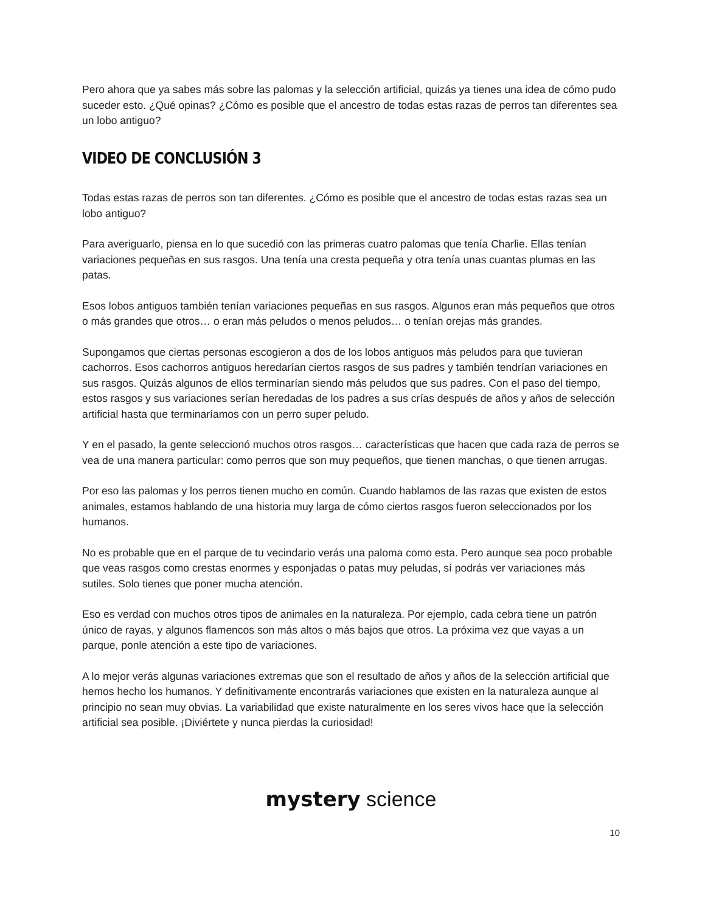Pero ahora que ya sabes más sobre las palomas y la selección artificial, quizás ya tienes una idea de cómo pudo suceder esto. ¿Qué opinas? ¿Cómo es posible que el ancestro de todas estas razas de perros tan diferentes sea un lobo antiguo?
VIDEO DE CONCLUSIÓN 3
Todas estas razas de perros son tan diferentes. ¿Cómo es posible que el ancestro de todas estas razas sea un lobo antiguo?
Para averiguarlo, piensa en lo que sucedió con las primeras cuatro palomas que tenía Charlie. Ellas tenían variaciones pequeñas en sus rasgos. Una tenía una cresta pequeña y otra tenía unas cuantas plumas en las patas.
Esos lobos antiguos también tenían variaciones pequeñas en sus rasgos. Algunos eran más pequeños que otros o más grandes que otros… o eran más peludos o menos peludos… o tenían orejas más grandes.
Supongamos que ciertas personas escogieron a dos de los lobos antiguos más peludos para que tuvieran cachorros. Esos cachorros antiguos heredarían ciertos rasgos de sus padres y también tendrían variaciones en sus rasgos. Quizás algunos de ellos terminarían siendo más peludos que sus padres. Con el paso del tiempo, estos rasgos y sus variaciones serían heredadas de los padres a sus crías después de años y años de selección artificial hasta que terminaríamos con un perro super peludo.
Y en el pasado, la gente seleccionó muchos otros rasgos… características que hacen que cada raza de perros se vea de una manera particular: como perros que son muy pequeños, que tienen manchas, o que tienen arrugas.
Por eso las palomas y los perros tienen mucho en común. Cuando hablamos de las razas que existen de estos animales, estamos hablando de una historia muy larga de cómo ciertos rasgos fueron seleccionados por los humanos.
No es probable que en el parque de tu vecindario verás una paloma como esta. Pero aunque sea poco probable que veas rasgos como crestas enormes y esponjadas o patas muy peludas, sí podrás ver variaciones más sutiles. Solo tienes que poner mucha atención.
Eso es verdad con muchos otros tipos de animales en la naturaleza. Por ejemplo, cada cebra tiene un patrón único de rayas, y algunos flamencos son más altos o más bajos que otros. La próxima vez que vayas a un parque, ponle atención a este tipo de variaciones.
A lo mejor verás algunas variaciones extremas que son el resultado de años y años de la selección artificial que hemos hecho los humanos. Y definitivamente encontrarás variaciones que existen en la naturaleza aunque al principio no sean muy obvias. La variabilidad que existe naturalmente en los seres vivos hace que la selección artificial sea posible. ¡Diviértete y nunca pierdas la curiosidad!
mystery science
10